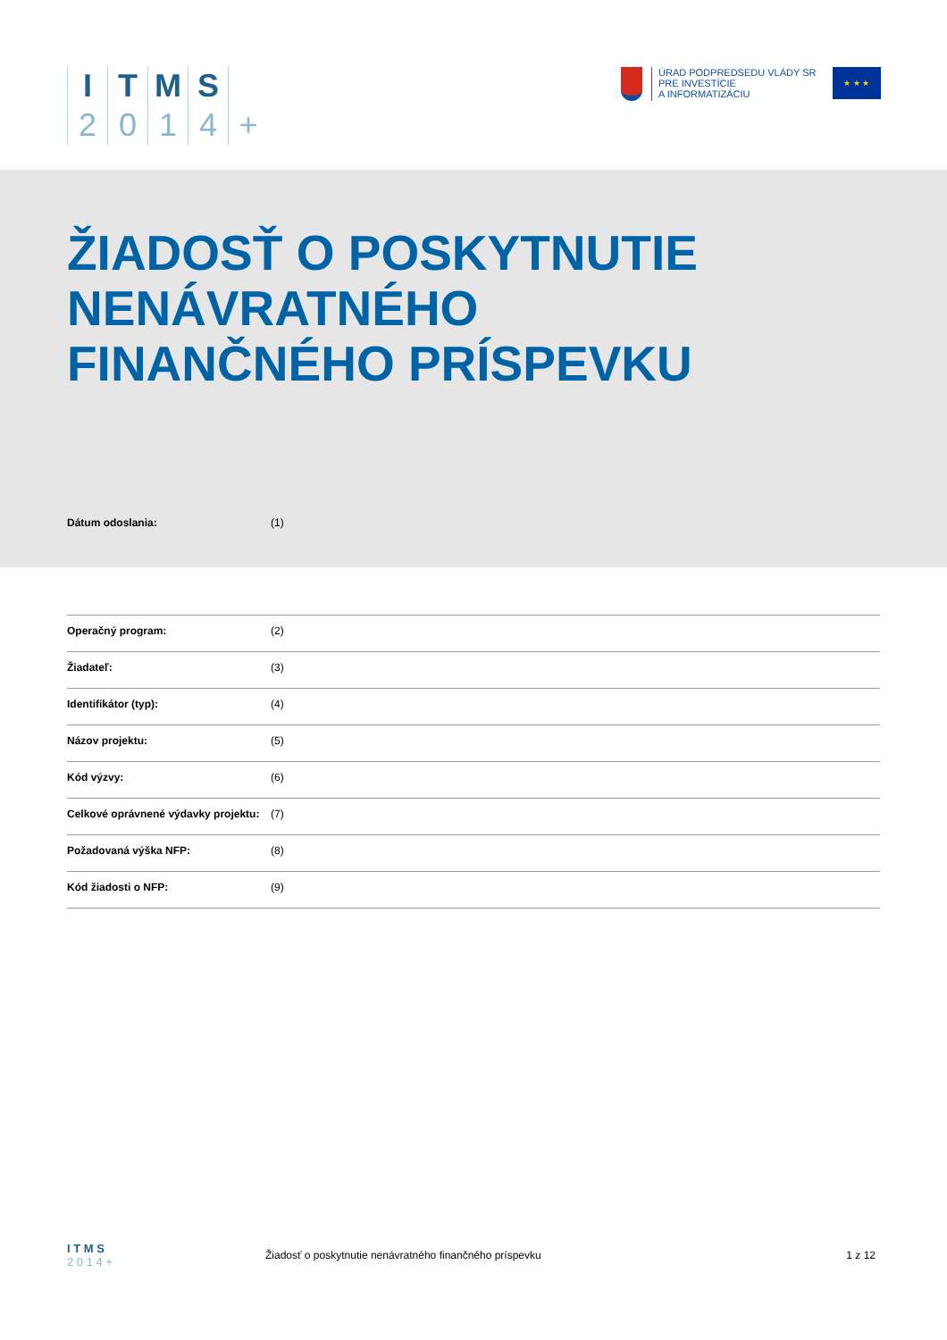ITMS 2014 +
ÚRAD PODPREDSEDU VLÁDY SR
PRE INVESTÍCIE
A INFORMATIZÁCIU
★ ★ ★
ŽIADOSŤ O POSKYTNUTIE
NENÁVRATNÉHO
FINANČNÉHO PRÍSPEVKU
Dátum odoslania: (1)
| Operačný program: | (2) |
| Žiadateľ: | (3) |
| Identifikátor (typ): | (4) |
| Názov projektu: | (5) |
| Kód výzvy: | (6) |
| Celkové oprávnené výdavky projektu: | (7) |
| Požadovaná výška NFP: | (8) |
| Kód žiadosti o NFP: | (9) |
I T M S
2 0 1 4 +
Žiadosť o poskytnutie nenávratného finančného príspevku 1 z 12